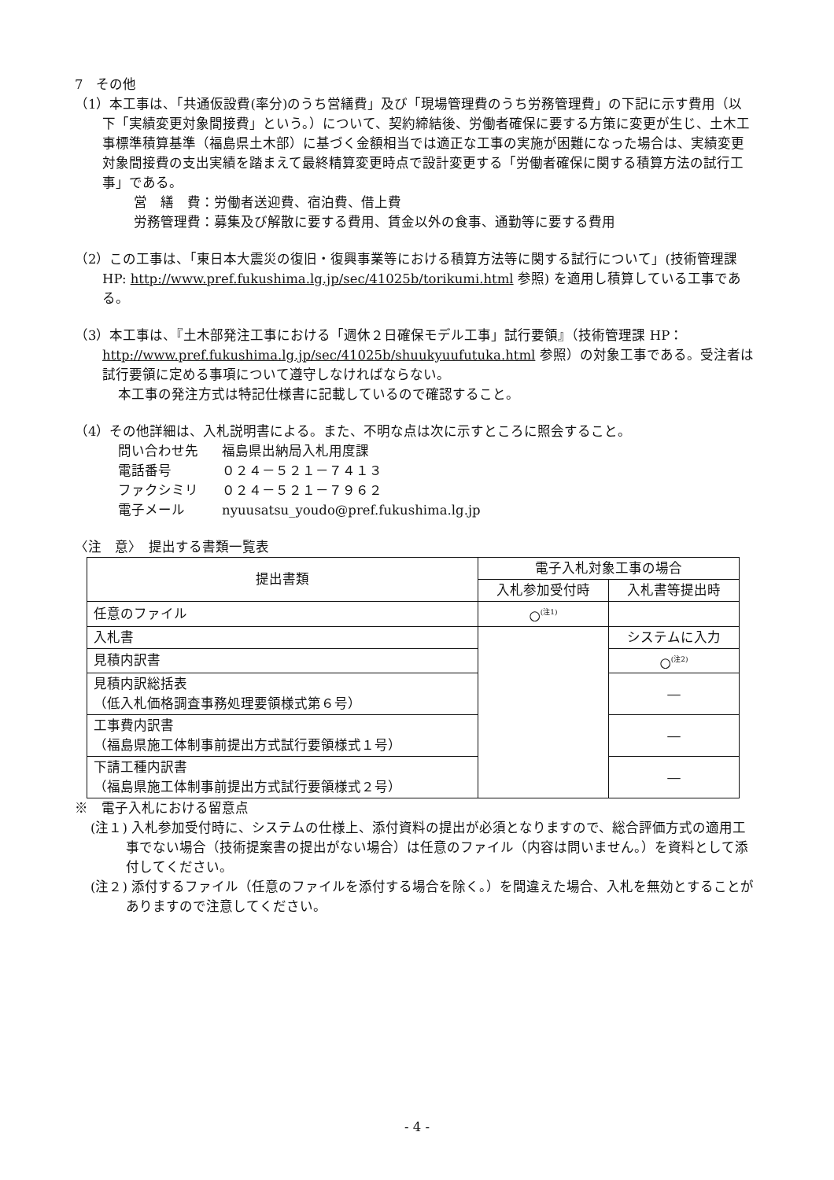7　その他
（1）本工事は、「共通仮設費(率分)のうち営繕費」及び「現場管理費のうち労務管理費」の下記に示す費用（以下「実績変更対象間接費」という。）について、契約締結後、労働者確保に要する方策に変更が生じ、土木工事標準積算基準（福島県土木部）に基づく金額相当では適正な工事の実施が困難になった場合は、実績変更対象間接費の支出実績を踏まえて最終精算変更時点で設計変更する「労働者確保に関する積算方法の試行工事」である。
営　繕　費：労働者送迎費、宿泊費、借上費
労務管理費：募集及び解散に要する費用、賃金以外の食事、通勤等に要する費用
（2）この工事は、「東日本大震災の復旧・復興事業等における積算方法等に関する試行について」(技術管理課HP: http://www.pref.fukushima.lg.jp/sec/41025b/torikumi.html 参照) を適用し積算している工事である。
（3）本工事は、『土木部発注工事における「週休２日確保モデル工事」試行要領』（技術管理課 HP： http://www.pref.fukushima.lg.jp/sec/41025b/shuukyuufutuka.html 参照）の対象工事である。受注者は試行要領に定める事項について遵守しなければならない。
本工事の発注方式は特記仕様書に記載しているので確認すること。
（4）その他詳細は、入札説明書による。また、不明な点は次に示すところに照会すること。
| 問い合わせ先 | 福島県出納局入札用度課 |
| 電話番号 | ０２４－５２１－７４１３ |
| ファクシミリ | ０２４－５２１－７９６２ |
| 電子メール | nyuusatsu_youdo@pref.fukushima.lg.jp |
〈注　意〉　提出する書類一覧表
| 提出書類 | 電子入札対象工事の場合 | |
| --- | --- | --- |
| | 入札参加受付時 | 入札書等提出時 |
| 任意のファイル | ○<sup>(注1)</sup> | |
| 入札書 | | システムに入力 |
| 見積内訳書 | | ○<sup>(注2)</sup> |
| 見積内訳総括表 （低入札価格調査事務処理要領様式第６号） | | ― |
| 工事費内訳書 （福島県施工体制事前提出方式試行要領様式１号） | | ― |
| 下請工種内訳書 （福島県施工体制事前提出方式試行要領様式２号） | | ― |
※　電子入札における留意点
(注１) 入札参加受付時に、システムの仕様上、添付資料の提出が必須となりますので、総合評価方式の適用工事でない場合（技術提案書の提出がない場合）は任意のファイル（内容は問いません。）を資料として添付してください。
(注２) 添付するファイル（任意のファイルを添付する場合を除く。）を間違えた場合、入札を無効とすることがありますので注意してください。
- 4 -